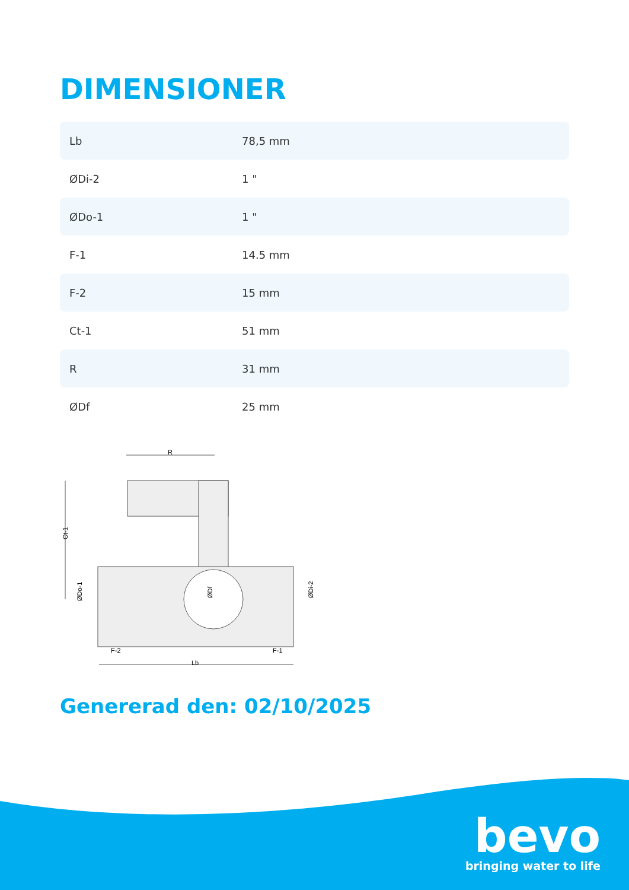DIMENSIONER
| Lb | 78,5 mm |
| ØDi-2 | 1 " |
| ØDo-1 | 1 " |
| F-1 | 14.5 mm |
| F-2 | 15 mm |
| Ct-1 | 51 mm |
| R | 31 mm |
| ØDf | 25 mm |
R
Ct-1
ØDo-1
ØDf
ØDi-2
F-2
F-1
Lb
Genererad den: 02/10/2025
bevo
bringing water to life